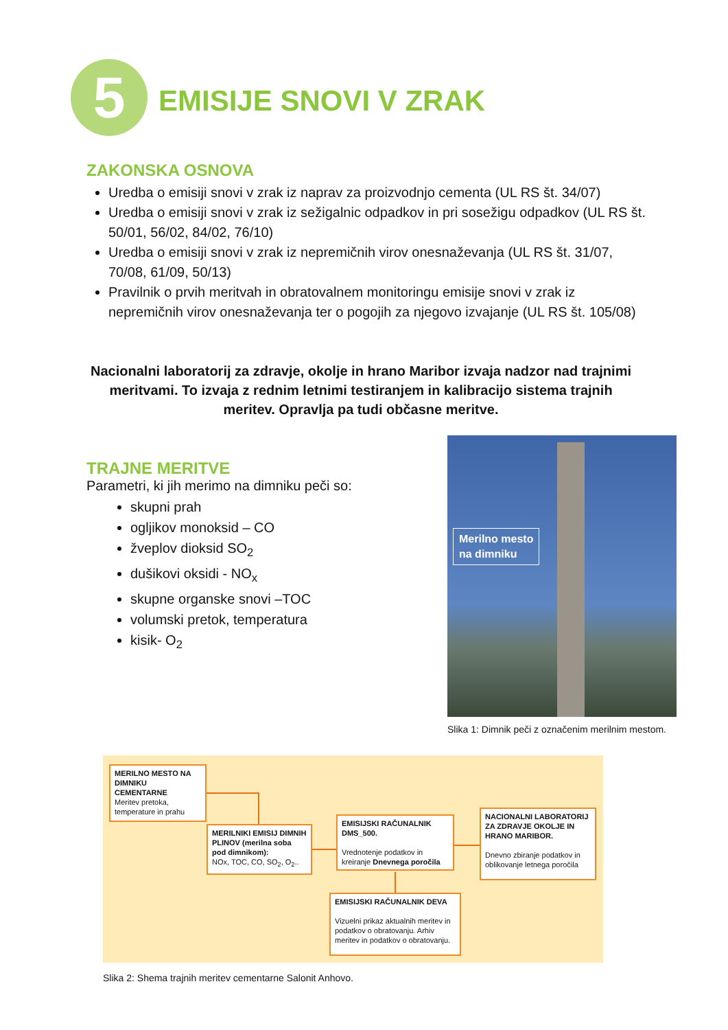5
EMISIJE SNOVI V ZRAK
ZAKONSKA OSNOVA
Uredba o emisiji snovi v zrak iz naprav za proizvodnjo cementa (UL RS št. 34/07)
Uredba o emisiji snovi v zrak iz sežigalnic odpadkov in pri sosežigu odpadkov (UL RS št. 50/01, 56/02, 84/02, 76/10)
Uredba o emisiji snovi v zrak iz nepremičnih virov onesnaževanja (UL RS št. 31/07, 70/08, 61/09, 50/13)
Pravilnik o prvih meritvah in obratovalnem monitoringu emisije snovi v zrak iz nepremičnih virov onesnaževanja ter o pogojih za njegovo izvajanje (UL RS št. 105/08)
Nacionalni laboratorij za zdravje, okolje in hrano Maribor izvaja nadzor nad trajnimi meritvami. To izvaja z rednim letnimi testiranjem in kalibracijo sistema trajnih meritev. Opravlja pa tudi občasne meritve.
TRAJNE MERITVE
Parametri, ki jih merimo na dimniku peči so:
skupni prah
ogljikov monoksid – CO
žveplov dioksid SO<sub>2</sub>
dušikovi oksidi - NO<sub>x</sub>
skupne organske snovi –TOC
volumski pretok, temperatura
kisik- O<sub>2</sub>
Merilno mesto
na dimniku
Slika 1: Dimnik peči z označenim merilnim mestom.
MERILNO MESTO NA DIMNIKU CEMENTARNE
Meritev pretoka, temperature in prahu
MERILNIKI EMISIJ DIMNIH PLINOV (merilna soba pod dimnikom):
NOx, TOC, CO, SO<sub>2</sub>, O<sub>2</sub>..
EMISIJSKI RAČUNALNIK DMS_500.
Vrednotenje podatkov in kreiranje Dnevnega poročila
NACIONALNI LABORATORIJ ZA ZDRAVJE OKOLJE IN HRANO MARIBOR.
Dnevno zbiranje podatkov in oblikovanje letnega poročila
EMISIJSKI RAČUNALNIK DEVA
Vizuelni prikaz aktualnih meritev in podatkov o obratovanju. Arhiv meritev in podatkov o obratovanju.
Slika 2: Shema trajnih meritev cementarne Salonit Anhovo.